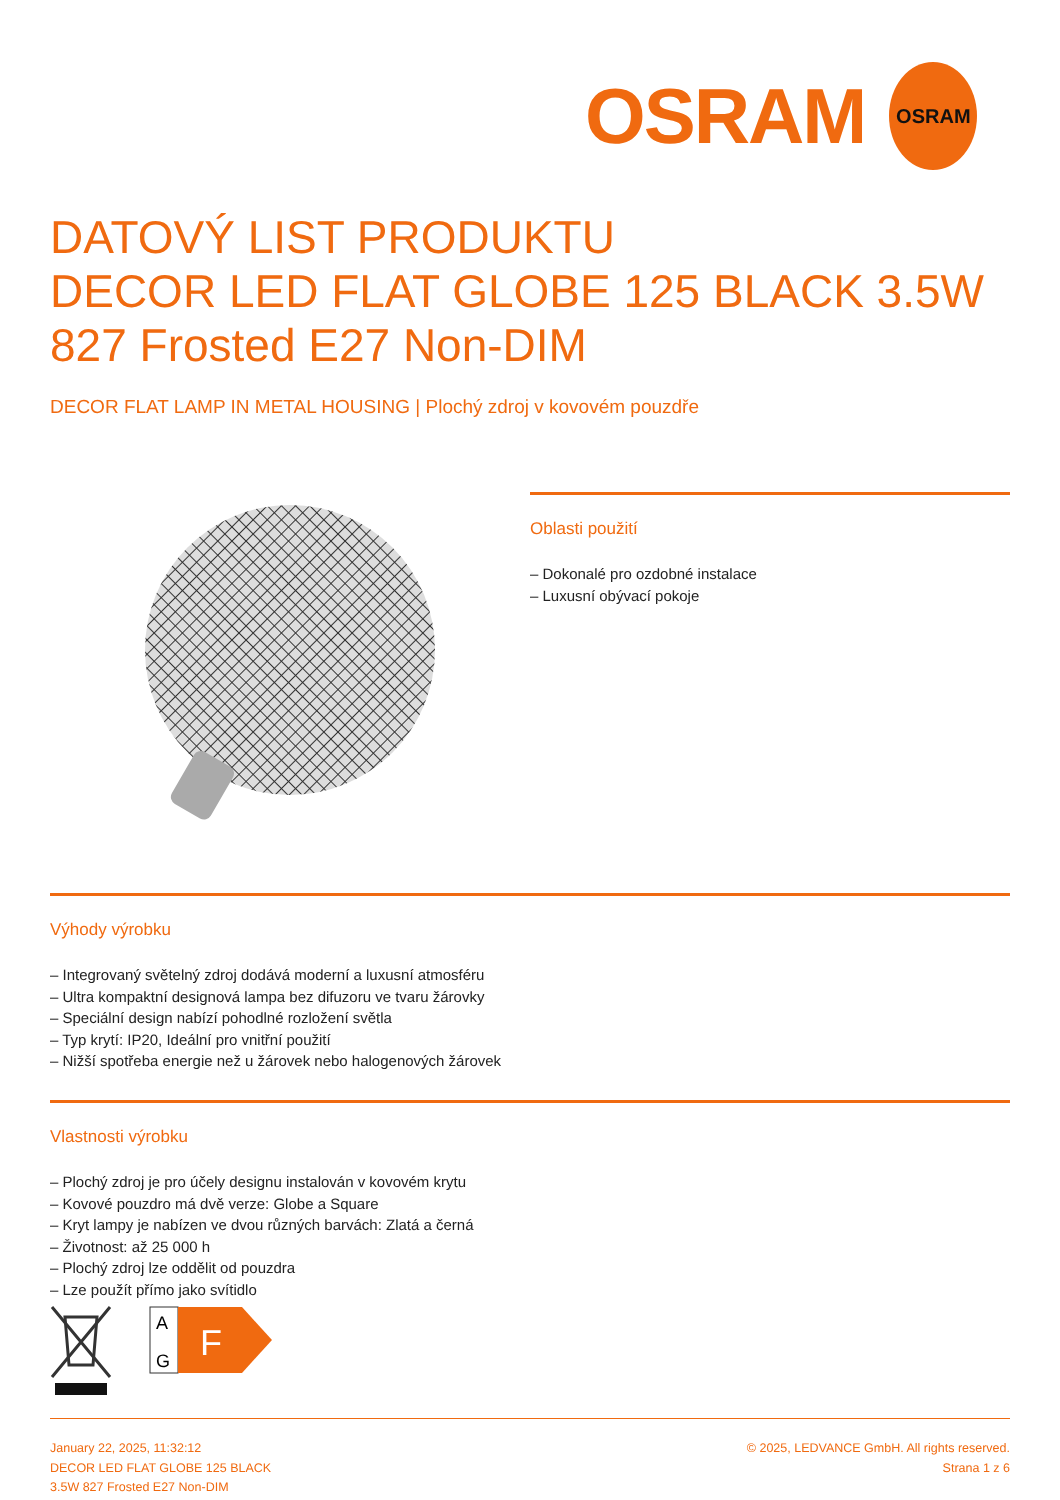OSRAM
OSRAM
DATOVÝ LIST PRODUKTU
DECOR LED FLAT GLOBE 125 BLACK 3.5W 827 Frosted E27 Non-DIM
DECOR FLAT LAMP IN METAL HOUSING | Plochý zdroj v kovovém pouzdře
Oblasti použití
– Dokonalé pro ozdobné instalace
– Luxusní obývací pokoje
Výhody výrobku
– Integrovaný světelný zdroj dodává moderní a luxusní atmosféru
– Ultra kompaktní designová lampa bez difuzoru ve tvaru žárovky
– Speciální design nabízí pohodlné rozložení světla
– Typ krytí: IP20, Ideální pro vnitřní použití
– Nižší spotřeba energie než u žárovek nebo halogenových žárovek
Vlastnosti výrobku
– Plochý zdroj je pro účely designu instalován v kovovém krytu
– Kovové pouzdro má dvě verze: Globe a Square
– Kryt lampy je nabízen ve dvou různých barvách: Zlatá a černá
– Životnost: až 25 000 h
– Plochý zdroj lze oddělit od pouzdra
– Lze použít přímo jako svítidlo
A
G
F
January 22, 2025, 11:32:12
DECOR LED FLAT GLOBE 125 BLACK
3.5W 827 Frosted E27 Non-DIM
© 2025, LEDVANCE GmbH. All rights reserved.
Strana 1 z 6